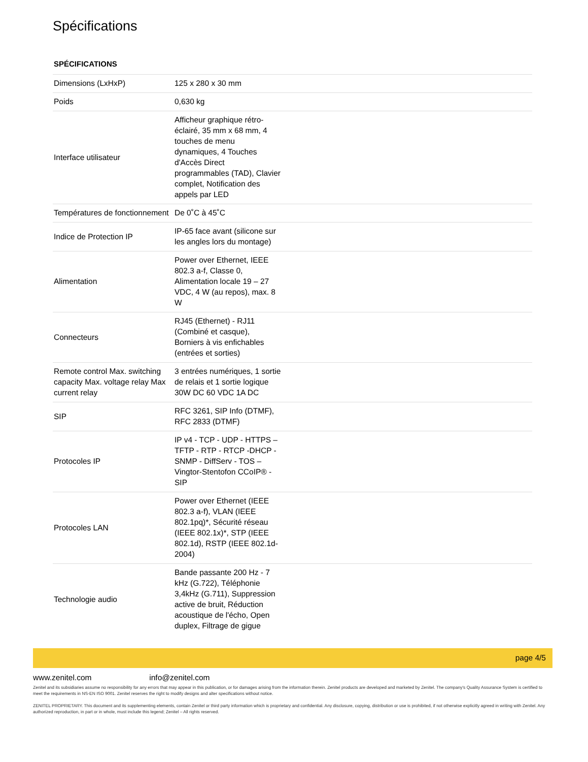Spécifications
SPÉCIFICATIONS
| Dimensions (LxHxP) | 125 x 280 x 30 mm | |
| Poids | 0,630 kg | |
| Interface utilisateur | Afficheur graphique rétro-éclairé, 35 mm x 68 mm, 4 touches de menu dynamiques, 4 Touches d'Accès Direct programmables (TAD), Clavier complet, Notification des appels par LED | |
| Températures de fonctionnement | De 0˚C à 45˚C | |
| Indice de Protection IP | IP-65 face avant (silicone sur les angles lors du montage) | |
| Alimentation | Power over Ethernet, IEEE 802.3 a-f, Classe 0, Alimentation locale 19 – 27 VDC, 4 W (au repos), max. 8 W | |
| Connecteurs | RJ45 (Ethernet) - RJ11 (Combiné et casque), Borniers à vis enfichables (entrées et sorties) | |
| Remote control Max. switching capacity Max. voltage relay Max current relay | 3 entrées numériques, 1 sortie de relais et 1 sortie logique 30W DC 60 VDC 1A DC | |
| SIP | RFC 3261, SIP Info (DTMF), RFC 2833 (DTMF) | |
| Protocoles IP | IP v4 - TCP - UDP - HTTPS – TFTP - RTP - RTCP -DHCP - SNMP - DiffServ - TOS – Vingtor-Stentofon CCoIP® - SIP | |
| Protocoles LAN | Power over Ethernet (IEEE 802.3 a-f), VLAN (IEEE 802.1pq)*, Sécurité réseau (IEEE 802.1x)*, STP (IEEE 802.1d), RSTP (IEEE 802.1d-2004) | |
| Technologie audio | Bande passante 200 Hz - 7 kHz (G.722), Téléphonie 3,4kHz (G.711), Suppression active de bruit, Réduction acoustique de l'écho, Open duplex, Filtrage de gigue | |
page 4/5
www.zenitel.com info@zenitel.com
Zenitel and its subsidiaries assume no responsibility for any errors that may appear in this publication, or for damages arising from the information therein. Zenitel products are developed and marketed by Zenitel. The company's Quality Assurance System is certified to meet the requirements in NS-EN ISO 9001. Zenitel reserves the right to modify designs and alter specifications without notice.
ZENITEL PROPRIETARY. This document and its supplementing elements, contain Zenitel or third party information which is proprietary and confidential. Any disclosure, copying, distribution or use is prohibited, if not otherwise explicitly agreed in writing with Zenitel. Any authorized reproduction, in part or in whole, must include this legend; Zenitel – All rights reserved.